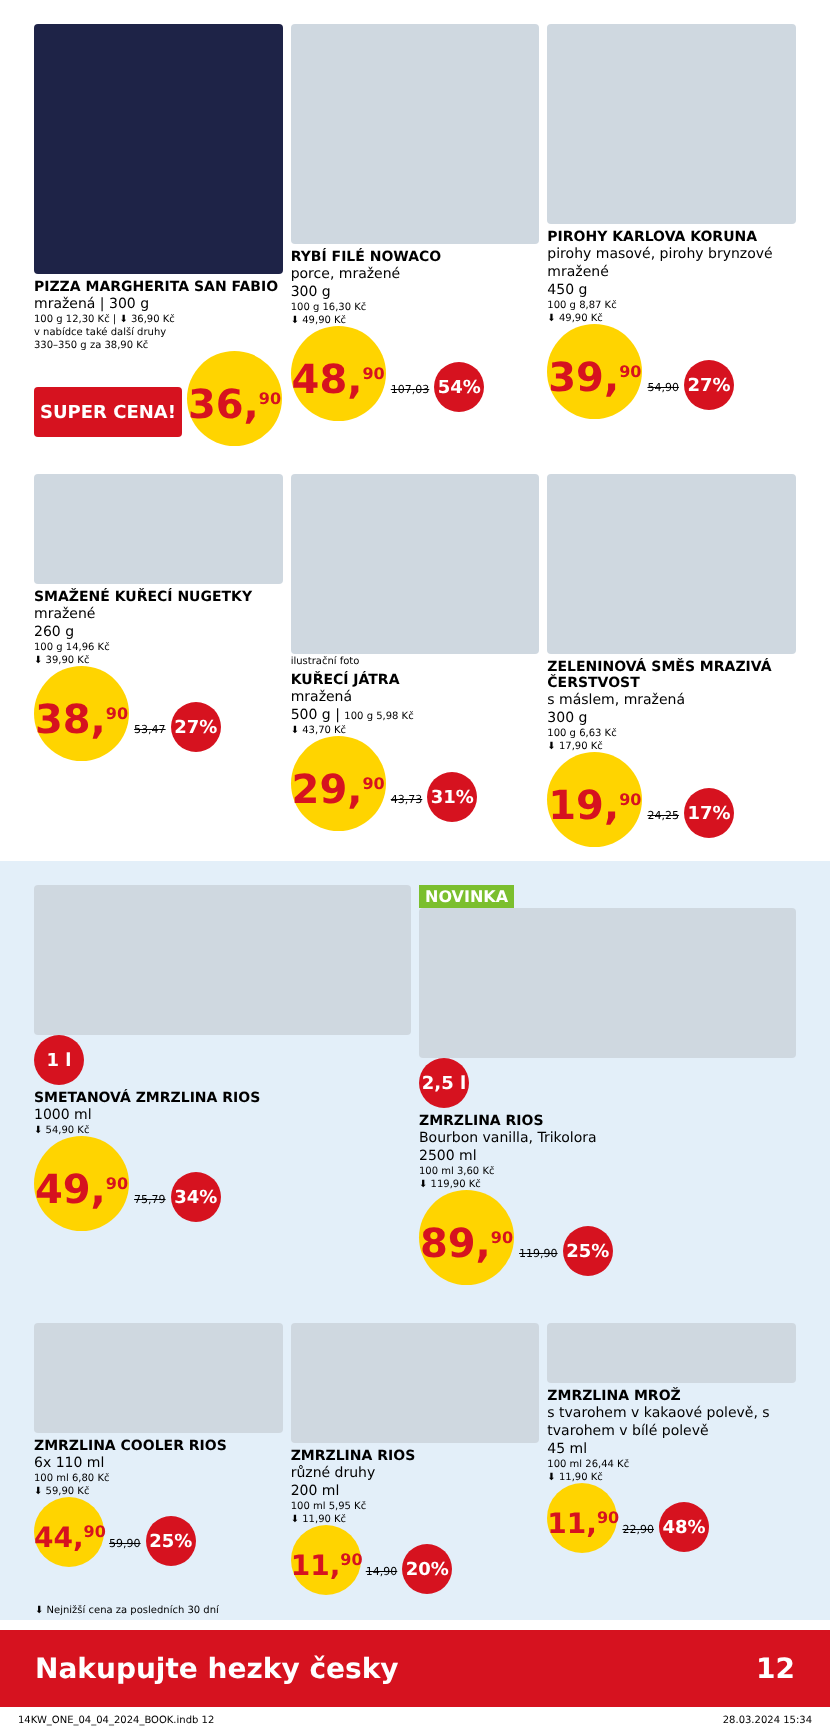PIZZA MARGHERITA SAN FABIO
mražená | 300 g
100 g 12,30 Kč | ⬇ 36,90 Kč
v nabídce také další druhy
330–350 g za 38,90 Kč
SUPER CENA!
36,<sup>90</sup>
RYBÍ FILÉ NOWACO
porce, mražené
300 g
100 g 16,30 Kč
⬇ 49,90 Kč
48,<sup>90</sup> 107,03 54%
PIROHY KARLOVA KORUNA
pirohy masové, pirohy brynzové mražené
450 g
100 g 8,87 Kč
⬇ 49,90 Kč
39,<sup>90</sup> 54,90 27%
SMAŽENÉ KUŘECÍ NUGETKY
mražené
260 g
100 g 14,96 Kč
⬇ 39,90 Kč
38,<sup>90</sup> 53,47 27%
ilustrační foto
KUŘECÍ JÁTRA
mražená
500 g | 100 g 5,98 Kč
⬇ 43,70 Kč
29,<sup>90</sup> 43,73 31%
ZELENINOVÁ SMĚS MRAZIVÁ ČERSTVOST
s máslem, mražená
300 g
100 g 6,63 Kč
⬇ 17,90 Kč
19,<sup>90</sup> 24,25 17%
1 l
SMETANOVÁ ZMRZLINA RIOS
1000 ml
⬇ 54,90 Kč
49,<sup>90</sup> 75,79 34%
NOVINKA
2,5 l
ZMRZLINA RIOS
Bourbon vanilla, Trikolora
2500 ml
100 ml 3,60 Kč
⬇ 119,90 Kč
89,<sup>90</sup> 119,90 25%
ZMRZLINA COOLER RIOS
6x 110 ml
100 ml 6,80 Kč
⬇ 59,90 Kč
44,<sup>90</sup> 59,90 25%
ZMRZLINA RIOS
různé druhy
200 ml
100 ml 5,95 Kč
⬇ 11,90 Kč
11,<sup>90</sup> 14,90 20%
ZMRZLINA MROŽ
s tvarohem v kakaové polevě, s tvarohem v bílé polevě
45 ml
100 ml 26,44 Kč
⬇ 11,90 Kč
11,<sup>90</sup> 22,90 48%
⬇ Nejnižší cena za posledních 30 dní
Nakupujte hezky česky 12
14KW_ONE_04_04_2024_BOOK.indb 12 28.03.2024 15:34